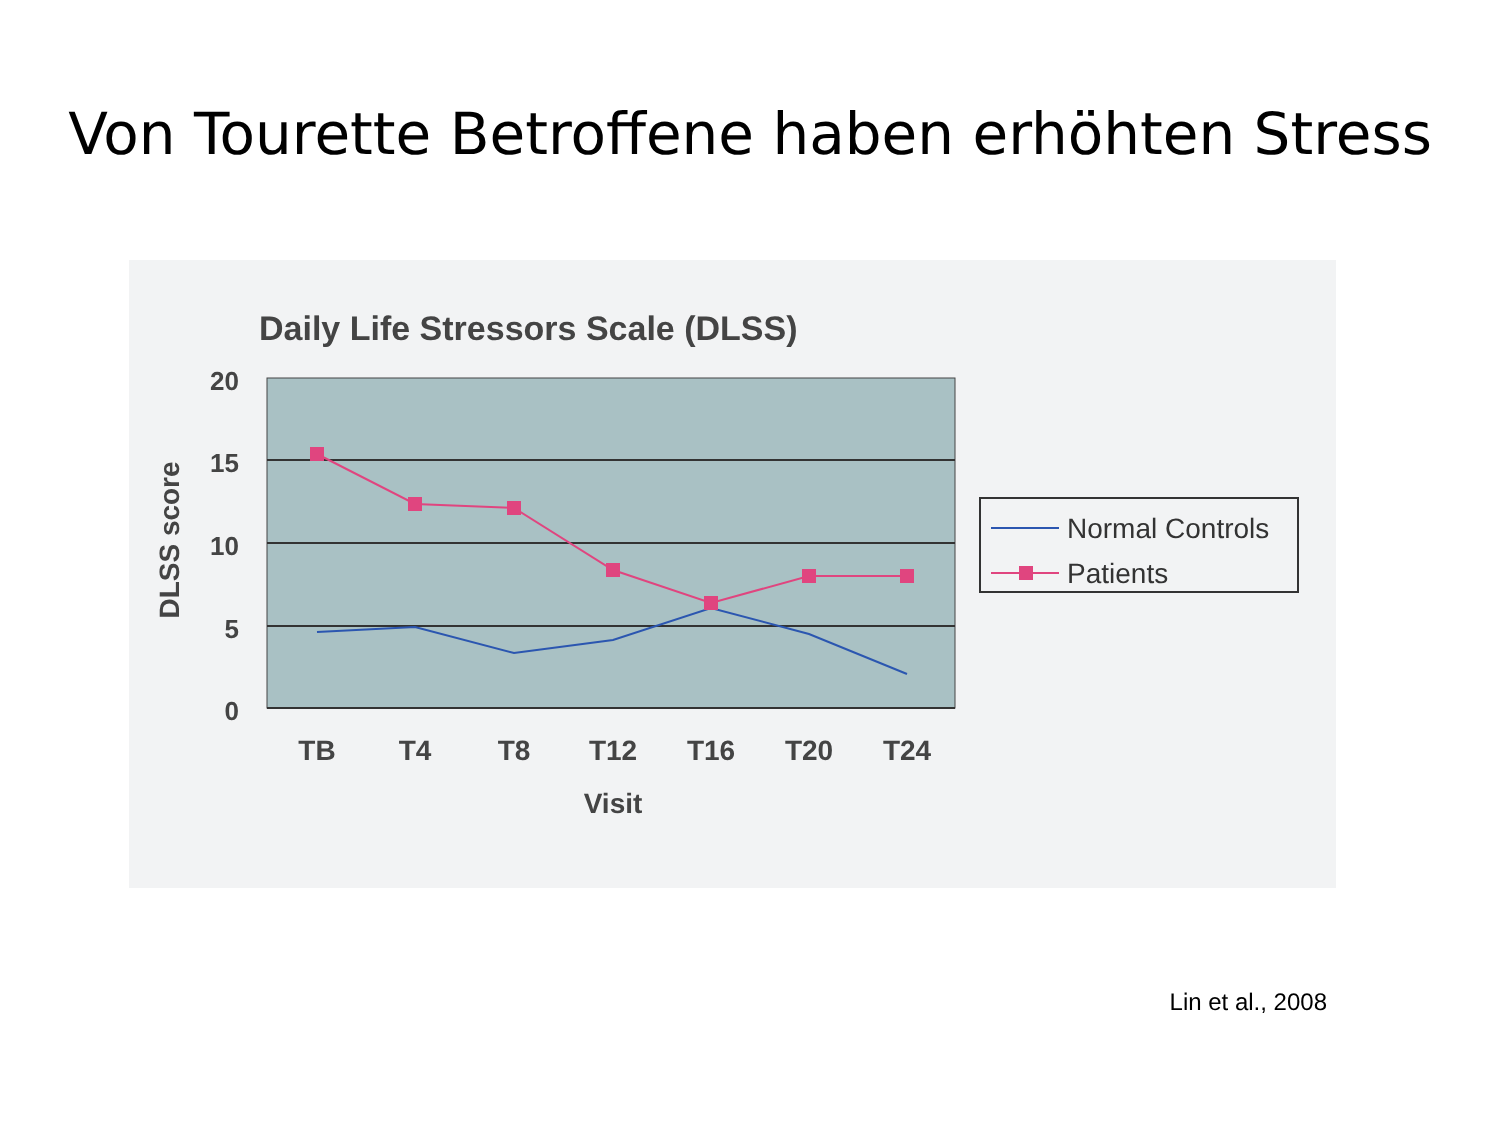Von Tourette Betroffene haben erhöhten Stress
Daily Life Stressors Scale (DLSS)
20
15
10
5
0
DLSS score
TB
T4
T8
T12
T16
T20
T24
Visit
Normal Controls
Patients
Lin et al., 2008